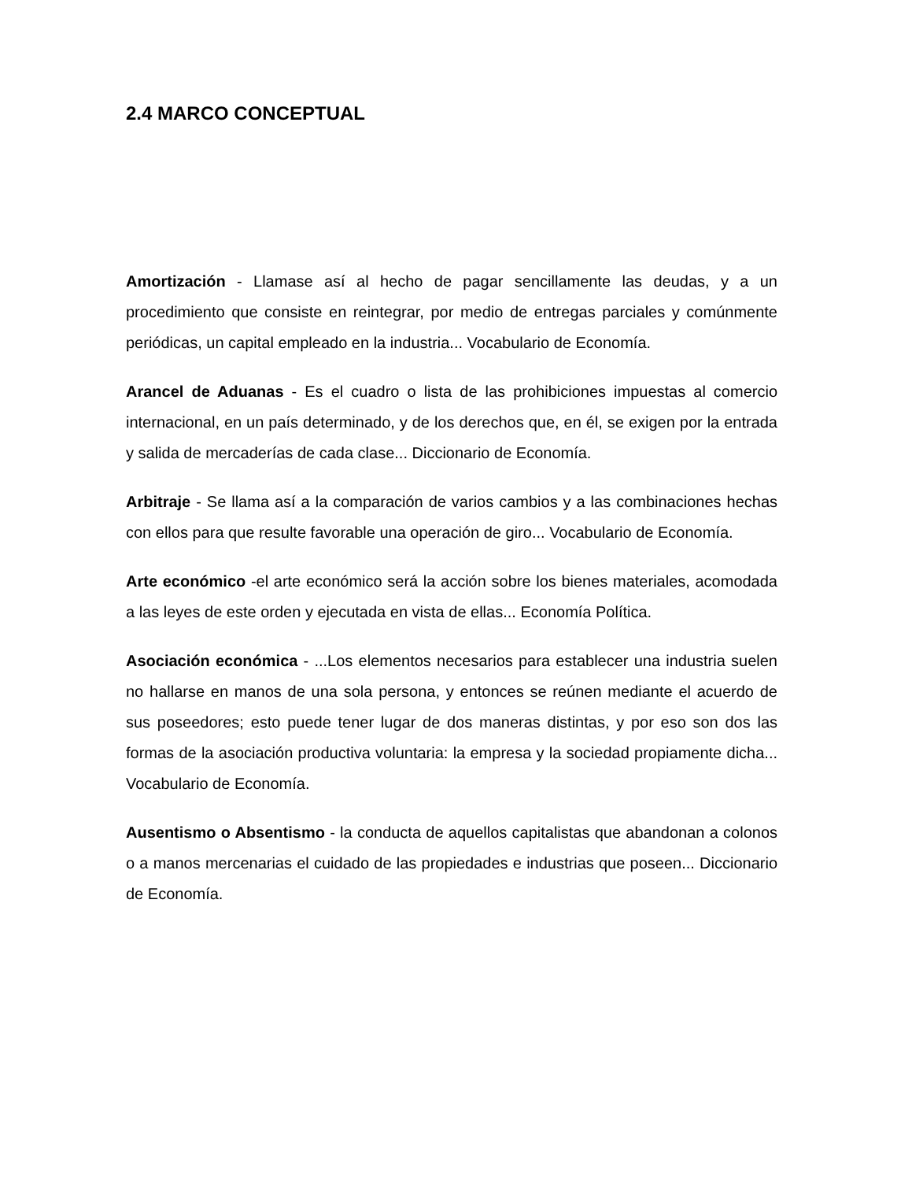2.4 MARCO CONCEPTUAL
Amortización - Llamase así al hecho de pagar sencillamente las deudas, y a un procedimiento que consiste en reintegrar, por medio de entregas parciales y comúnmente periódicas, un capital empleado en la industria... Vocabulario de Economía.
Arancel de Aduanas - Es el cuadro o lista de las prohibiciones impuestas al comercio internacional, en un país determinado, y de los derechos que, en él, se exigen por la entrada y salida de mercaderías de cada clase... Diccionario de Economía.
Arbitraje - Se llama así a la comparación de varios cambios y a las combinaciones hechas con ellos para que resulte favorable una operación de giro... Vocabulario de Economía.
Arte económico -el arte económico será la acción sobre los bienes materiales, acomodada a las leyes de este orden y ejecutada en vista de ellas... Economía Política.
Asociación económica - ...Los elementos necesarios para establecer una industria suelen no hallarse en manos de una sola persona, y entonces se reúnen mediante el acuerdo de sus poseedores; esto puede tener lugar de dos maneras distintas, y por eso son dos las formas de la asociación productiva voluntaria: la empresa y la sociedad propiamente dicha... Vocabulario de Economía.
Ausentismo o Absentismo - la conducta de aquellos capitalistas que abandonan a colonos o a manos mercenarias el cuidado de las propiedades e industrias que poseen... Diccionario de Economía.